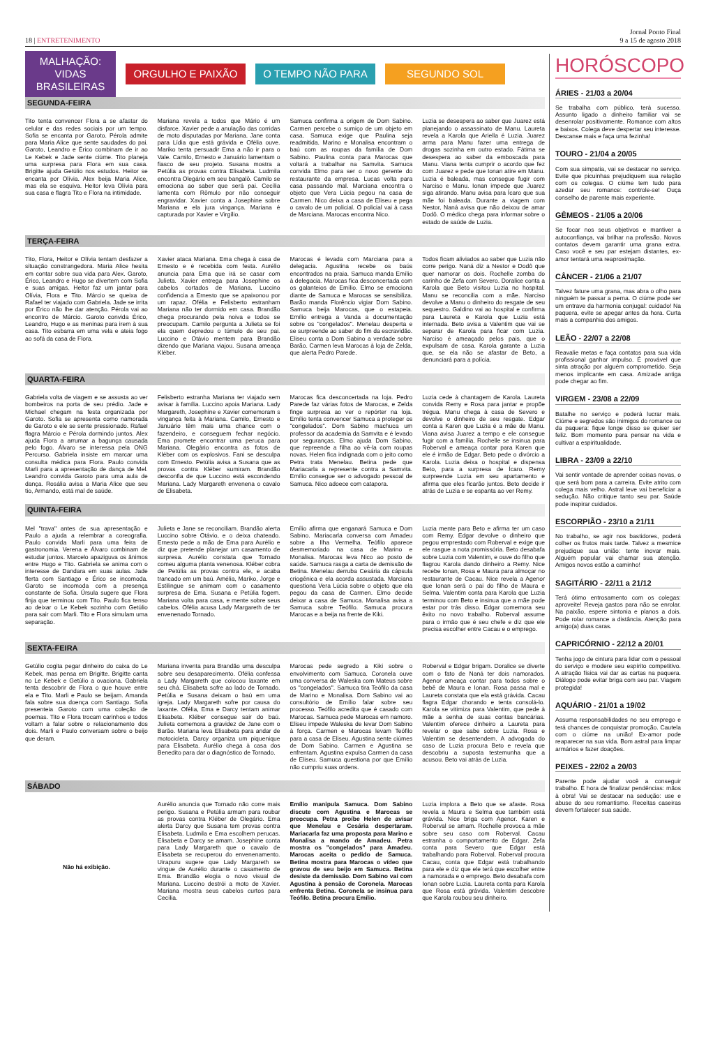18 | ENTRETENIMENTO
Jornal Ponto Final
9 a 15 de agosto 2018
MALHAÇÃO:
VIDAS BRASILEIRAS
ORGULHO E PAIXÃO O TEMPO NÃO PARA SEGUNDO SOL
SEGUNDA-FEIRA
Tito tenta convencer Flora a se afastar do celular e das redes sociais por um tempo. Sofia se encanta por Garoto. Pérola admite para Maria Alice que sente saudades do pai. Garoto, Leandro e Érico combinam de ir ao Le Kebek e Jade sente ciúme. Tito planeja uma surpresa para Flora em sua casa. Brigitte ajuda Getúlio nos estudos. Heitor se encanta por Olívia. Alex beija Maria Alice, mas ela se esquiva. Heitor leva Olívia para sua casa e flagra Tito e Flora na intimidade.
Mariana revela a todos que Mário é um disfarce. Xavier pede a anulação das corridas de moto disputadas por Mariana. Jane conta para Lídia que está grávida e Ofélia ouve. Mariko tenta persuadir Ema a não ir para o Vale. Camilo, Ernesto e Januário lamentam o fiasco de seu projeto. Susana mostra a Petúlia as provas contra Elisabeta. Ludmila encontra Olegário em seu bangalô. Camilo se emociona ao saber que será pai. Cecília lamenta com Rômulo por não conseguir engravidar. Xavier conta a Josephine sobre Mariana e ela jura vingança. Mariana é capturada por Xavier e Virgílio.
Samuca confirma a origem de Dom Sabino. Carmen percebe o sumiço de um objeto em casa. Samuca exige que Paulina seja readmitida. Marino e Monalisa encontram o baú com as roupas da família de Dom Sabino. Paulina conta para Marocas que voltará a trabalhar na Samvita. Samuca convida Elmo para ser o novo gerente do restaurante da empresa. Lucas volta para casa passando mal. Marciana encontra o objeto que Vera Lúcia pegou na casa de Carmen. Nico deixa a casa de Eliseu e pega o cavalo de um policial. O policial vai à casa de Marciana. Marocas encontra Nico.
Luzia se desespera ao saber que Juarez está planejando o assassinato de Manu. Laureta revela a Karola que Ariella é Luzia. Juarez arma para Manu fazer uma entrega de drogas sozinha em outro estado. Fátima se desespera ao saber da emboscada para Manu. Viana tenta cumprir o acordo que fez com Juarez e pede que Ionan atire em Manu. Luzia é baleada, mas consegue fugir com Narciso e Manu. Ionan impede que Juarez siga atirando. Manu avisa para Ícaro que sua mãe foi baleada. Durante a viagem com Nestor, Naná avisa que não deixou de amar Dodô. O médico chega para informar sobre o estado de saúde de Luzia.
TERÇA-FEIRA
Tito, Flora, Heitor e Olívia tentam desfazer a situação constrangedora. Maria Alice hesita em contar sobre sua vida para Alex. Garoto, Érico, Leandro e Hugo se divertem com Sofia e suas amigas. Heitor faz um jantar para Olívia, Flora e Tito. Márcio se queixa de Rafael ter viajado com Gabriela. Jade se irrita por Érico não lhe dar atenção. Pérola vai ao encontro de Márcio. Garoto convida Érico, Leandro, Hugo e as meninas para irem à sua casa. Tito esbarra em uma vela e ateia fogo ao sofá da casa de Flora.
Xavier ataca Mariana. Ema chega à casa de Ernesto e é recebida com festa. Aurélio anuncia para Ema que irá se casar com Julieta. Xavier entrega para Josephine os cabelos cortados de Mariana. Luccino confidencia a Ernesto que se apaixonou por um rapaz. Ofélia e Felisberto estranham Mariana não ter dormido em casa. Brandão chega procurando pela noiva e todos se preocupam. Camilo pergunta a Julieta se foi ela quem depredou o túmulo de seu pai. Luccino e Otávio mentem para Brandão dizendo que Mariana viajou. Susana ameaça Kléber.
Marocas é levada com Marciana para a delegacia. Agustina recebe os baús encontrados na praia. Samuca manda Emílio à delegacia. Marocas fica desconcertada com os galanteios de Emílio. Elmo se emociona diante de Samuca e Marocas se sensibiliza. Barão manda Florêncio vigiar Dom Sabino. Samuca beija Marocas, que o estapeia. Emílio entrega a Vanda a documentação sobre os "congelados". Menelau desperta e se surpreende ao saber do fim da escravidão. Eliseu conta a Dom Sabino a verdade sobre Barão. Carmen leva Marocas à loja de Zelda, que alerta Pedro Parede.
Todos ficam aliviados ao saber que Luzia não corre perigo. Naná diz a Nestor e Dodô que quer namorar os dois. Rochelle zomba do carinho de Zefa com Severo. Doralice conta a Karola que Beto visitou Luzia no hospital. Manu se reconcilia com a mãe. Narciso devolve a Manu o dinheiro do resgate de seu sequestro. Galdino vai ao hospital e confirma para Laureta e Karola que Luzia está internada. Beto avisa a Valentim que vai se separar de Karola para ficar com Luzia. Narciso é ameaçado pelos pais, que o expulsam de casa. Karola garante a Luzia que, se ela não se afastar de Beto, a denunciará para a polícia.
QUARTA-FEIRA
Gabriela volta de viagem e se assusta ao ver bombeiros na porta de seu prédio. Jade e Michael chegam na festa organizada por Garoto. Sofia se apresenta como namorada de Garoto e ele se sente pressionado. Rafael flagra Márcio e Pérola dormindo juntos. Alex ajuda Flora a arrumar a bagunça causada pelo fogo. Álvaro se interessa pela ONG Percurso. Gabriela insiste em marcar uma consulta médica para Flora. Paulo convida Marli para a apresentação de dança de Mel. Leandro convida Garoto para uma aula de dança. Rosália avisa a Maria Alice que seu tio, Armando, está mal de saúde.
Felisberto estranha Mariana ter viajado sem avisar à família. Luccino apoia Mariana. Lady Margareth, Josephine e Xavier comemoram s vingança feita à Mariana. Camilo, Ernesto e Januário têm mais uma chance com o fazendeiro, e conseguem fechar negócio. Ema promete encontrar uma peruca para Mariana. Olegário encontra as fotos de Kléber com os explosivos. Fani se desculpa com Ernesto. Petúlia avisa a Susana que as provas contra Kléber sumiram. Brandão desconfia de que Luccino está escondendo Mariana. Lady Margareth envenena o cavalo de Elisabeta.
Marocas fica desconcertada na loja. Pedro Parede faz várias fotos de Marocas, e Zelda finge surpresa ao ver o repórter na loja. Emílio tenta convencer Samuca a proteger os "congelados". Dom Sabino machuca um professor da academia da Samvita e é levado por seguranças. Elmo ajuda Dom Sabino, que repreende a filha ao vê-la com roupas novas. Helen fica indignada com o jeito como Petra trata Menelau. Betina pede que Mariacarla a represente contra a Samvita. Emílio consegue ser o advogado pessoal de Samuca. Nico adoece com catapora.
Luzia cede à chantagem de Karola. Laureta convida Remy e Rosa para jantar e propõe trégua. Manu chega à casa de Severo e devolve o dinheiro de seu resgate. Edgar conta a Karen que Luzia é a mãe de Manu. Viana avisa Juarez a tempo e ele consegue fugir com a família. Rochelle se insinua para Roberval e ameaça contar para Karen que ele é irmão de Edgar. Beto pede o divórcio a Karola. Luzia deixa o hospital e dispensa Beto, para a surpresa de Ícaro. Remy surpreende Luzia em seu apartamento e afirma que eles ficarão juntos. Beto decide ir atrás de Luzia e se espanta ao ver Remy.
QUINTA-FEIRA
Mel "trava" antes de sua apresentação e Paulo a ajuda a relembrar a coreografia. Paulo convida Marli para uma feira de gastronomia. Verena e Álvaro combinam de estudar juntos. Marcelo apaziguva os ânimos entre Hugo e Tito. Gabriela se anima com o interesse de Dandara em suas aulas. Jade flerta com Santiago e Érico se incomoda. Garoto se incomoda com a presença constante de Sofia. Úrsula sugere que Flora finja que terminou com Tito. Paulo fica tenso ao deixar o Le Kebek sozinho com Getúlio para sair com Marli. Tito e Flora simulam uma separação.
Julieta e Jane se reconciliam. Brandão alerta Luccino sobre Otávio, e o deixa chateado. Ernesto pede a mão de Ema para Aurélio e diz que pretende planejar um casamento de surpresa. Aurélio constata que Tornado comeu alguma planta venenosa. Kléber cobra de Petúlia as provas contra ele, e acaba trancado em um baú. Amélia, Mariko, Jorge e Estilingue se animam com o casamento surpresa de Ema. Susana e Petúlia fogem. Mariana volta para casa, e mente sobre seus cabelos. Ofélia acusa Lady Margareth de ter envenenado Tornado.
Emílio afirma que enganará Samuca e Dom Sabino. Mariacarla conversa com Amadeu sobre a Ilha Vermelha. Teófilo aparece desmemoriado na casa de Marino e Monalisa. Marocas leva Nico ao posto de saúde. Samuca rasga a carta de demissão de Betina. Menelau derruba Cesária da cápsula criogênica e ela acorda assustada. Marciana questiona Vera Lúcia sobre o objeto que ela pegou da casa de Carmen. Elmo decide deixar a casa de Samuca. Monalisa avisa a Samuca sobre Teófilo. Samuca procura Marocas e a beija na frente de Kiki.
Luzia mente para Beto e afirma ter um caso com Remy. Edgar devolve o dinheiro que pegou emprestado com Roberval e exige que ele rasgue a nota promissória. Beto desabafa sobre Luzia com Valentim, e ouve do filho que flagrou Karola dando dinheiro a Remy. Nice recebe Ionan, Rosa e Maura para almoçar no restaurante de Cacau. Nice revela a Agenor que Ionan será o pai do filho de Maura e Selma. Valentim conta para Karola que Luzia terminou com Beto e insinua que a mãe pode estar por trás disso. Edgar comemora seu êxito no novo trabalho. Roberval assume para o irmão que é seu chefe e diz que ele precisa escolher entre Cacau e o emprego.
SEXTA-FEIRA
Getúlio cogita pegar dinheiro do caixa do Le Kebek, mas pensa em Brigitte. Brigitte canta no Le Kebek e Getúlio a ovaciona. Gabriela tenta descobrir de Flora o que houve entre ela e Tito. Marli e Paulo se beijam. Amanda fala sobre sua doença com Santiago. Sofia presenteia Garoto com uma coleção de poemas. Tito e Flora trocam carinhos e todos voltam a falar sobre o relacionamento dos dois. Marli e Paulo conversam sobre o beijo que deram.
Mariana inventa para Brandão uma desculpa sobre seu desaparecimento. Ofélia confessa a Lady Margareth que colocou laxante em seu chá. Elisabeta sofre ao lado de Tornado. Petúlia e Susana deixam o baú em uma igreja. Lady Margareth sofre por causa do laxante. Ofélia, Ema e Darcy tentam animar Elisabeta. Kléber consegue sair do baú. Julieta comemora a gravidez de Jane com o Barão. Mariana leva Elisabeta para andar de motocicleta. Darcy organiza um piquenique para Elisabeta. Aurélio chega à casa dos Benedito para dar o diagnóstico de Tornado.
Marocas pede segredo a Kiki sobre o envolvimento com Samuca. Coronela ouve uma conversa de Waleska com Mateus sobre os "congelados". Samuca tira Teófilo da casa de Marino e Monalisa. Dom Sabino vai ao consultório de Emílio falar sobre seu processo. Teófilo acredita que é casado com Marocas. Samuca pede Marocas em namoro. Eliseu impede Waleska de levar Dom Sabino à força. Carmen e Marocas levam Teófilo para a casa de Eliseu. Agustina sente ciúmes de Dom Sabino. Carmen e Agustina se enfrentam. Agustina expulsa Carmen da casa de Eliseu. Samuca questiona por que Emílio não cumpriu suas ordens.
Roberval e Edgar brigam. Doralice se diverte com o fato de Naná ter dois namorados. Agenor ameaça contar para todos sobre o bebê de Maura e Ionan. Rosa passa mal e Laureta constata que ela está grávida. Cacau flagra Edgar chorando e tenta consolá-lo. Karola se vitimiza para Valentim, que pede à mãe a senha de suas contas bancárias. Valentim oferece dinheiro a Laureta para revelar o que sabe sobre Luzia. Rosa e Valentim se desentendem. A advogada do caso de Luzia procura Beto e revela que descobriu a suposta testemunha que a acusou. Beto vai atrás de Luzia.
SÁBADO
Não há exibição.
Aurélio anuncia que Tornado não corre mais perigo. Susana e Petúlia armam para roubar as provas contra Kléber de Olegário. Ema alerta Darcy que Susana tem provas contra Elisabeta. Ludmila e Ema escolhem perucas. Elisabeta e Darcy se amam. Josephine conta para Lady Margareth que o cavalo de Elisabeta se recuperou do envenenamento. Uirapuru sugere que Lady Margareth se vingue de Aurélio durante o casamento de Ema. Brandão elogia o novo visual de Mariana. Luccino destrói a moto de Xavier. Mariana mostra seus cabelos curtos para Cecília.
Emílio manipula Samuca. Dom Sabino discute com Agustina e Marocas se preocupa. Petra proíbe Helen de avisar que Menelau e Cesária despertaram. Mariacarla faz uma proposta para Marino e Monalisa a mando de Amadeu. Petra mostra os "congelados" para Amadeu. Marocas aceita o pedido de Samuca. Betina mostra para Marocas o vídeo que gravou de seu beijo em Samuca. Betina desiste da demissão. Dom Sabino vai com Agustina à pensão de Coronela. Marocas enfrenta Betina. Coronela se insinua para Teófilo. Betina procura Emílio.
Luzia implora a Beto que se afaste. Rosa revela a Maura e Selma que também está grávida. Nice briga com Agenor. Karen e Roberval se amam. Rochelle provoca a mãe sobre seu caso com Roberval. Cacau estranha o comportamento de Edgar. Zefa conta para Severo que Edgar está trabalhando para Roberval. Roberval procura Cacau, conta que Edgar está trabalhando para ele e diz que ele terá que escolher entre a namorada e o emprego. Beto desabafa com Ionan sobre Luzia. Laureta conta para Karola que Rosa está grávida. Valentim descobre que Karola roubou seu dinheiro.
HORÓSCOPO
ÁRIES - 21/03 a 20/04
Se trabalha com público, terá sucesso. Assunto ligado a dinheiro familiar vai se desenrolar positivamente. Romance com altos e baixos. Colega deve despertar seu interesse. Descanse mais e faça uma fezinha!
TOURO - 21/04 a 20/05
Com sua simpatia, vai se destacar no serviço. Evite que picuinhas prejudiquem sua relação com os colegas. O ciúme tem tudo para azedar seu romance: controle-se! Ouça conselho de parente mais experiente.
GÊMEOS - 21/05 a 20/06
Se focar nos seus objetivos e mantiver a autoconfiança, vai brilhar na profissão. Novos contatos devem garantir uma grana extra. Caso você e seu par estejam distantes, ex-amor tentará uma reaproximação.
CÂNCER - 21/06 a 21/07
Talvez fature uma grana, mas abra o olho para ninguém te passar a perna. O ciúme pode ser um entrave da harmonia conjugal: cuidado! Na paquera, evite se apegar antes da hora. Curta mais a companhia dos amigos.
LEÃO - 22/07 a 22/08
Reavalie metas e faça contatos para sua vida profissional ganhar impulso. É provável que sinta atração por alguém comprometido. Seja menos implicante em casa. Amizade antiga pode chegar ao fim.
VIRGEM - 23/08 a 22/09
Batalhe no serviço e poderá lucrar mais. Ciúme e segredos são inimigos do romance ou da paquera: fique longe disso se quiser ser feliz. Bom momento para pensar na vida e cultivar a espiritualidade.
LIBRA - 23/09 a 22/10
Vai sentir vontade de aprender coisas novas, o que será bom para a carreira. Evite atrito com colega mais velho. Astral leve vai beneficiar a sedução. Não critique tanto seu par. Saúde pode inspirar cuidados.
ESCORPIÃO - 23/10 a 21/11
No trabalho, se agir nos bastidores, poderá colher os frutos mais tarde. Talvez a mesmice prejudique sua união: tente inovar mais. Alguém popular vai chamar sua atenção. Amigos novos estão a caminho!
SAGITÁRIO - 22/11 a 21/12
Terá ótimo entrosamento com os colegas: aproveite! Reveja gastos para não se enrolar. Na paixão, espere sintonia e planos a dois. Pode rolar romance a distância. Atenção para amigo(a) duas caras.
CAPRICÓRNIO - 22/12 a 20/01
Tenha jogo de cintura para lidar com o pessoal do serviço e modere seu espírito competitivo. A atração física vai dar as cartas na paquera. Diálogo pode evitar briga com seu par. Viagem protegida!
AQUÁRIO - 21/01 a 19/02
Assuma responsabilidades no seu emprego e terá chances de conquistar promoção. Cautela com o ciúme na união! Ex-amor pode reaparecer na sua vida. Bom astral para limpar armários e fazer doações.
PEIXES - 22/02 a 20/03
Parente pode ajudar você a conseguir trabalho. É hora de finalizar pendências: mãos à obra! Vai se destacar na sedução: use e abuse do seu romantismo. Receitas caseiras devem fortalecer sua saúde.